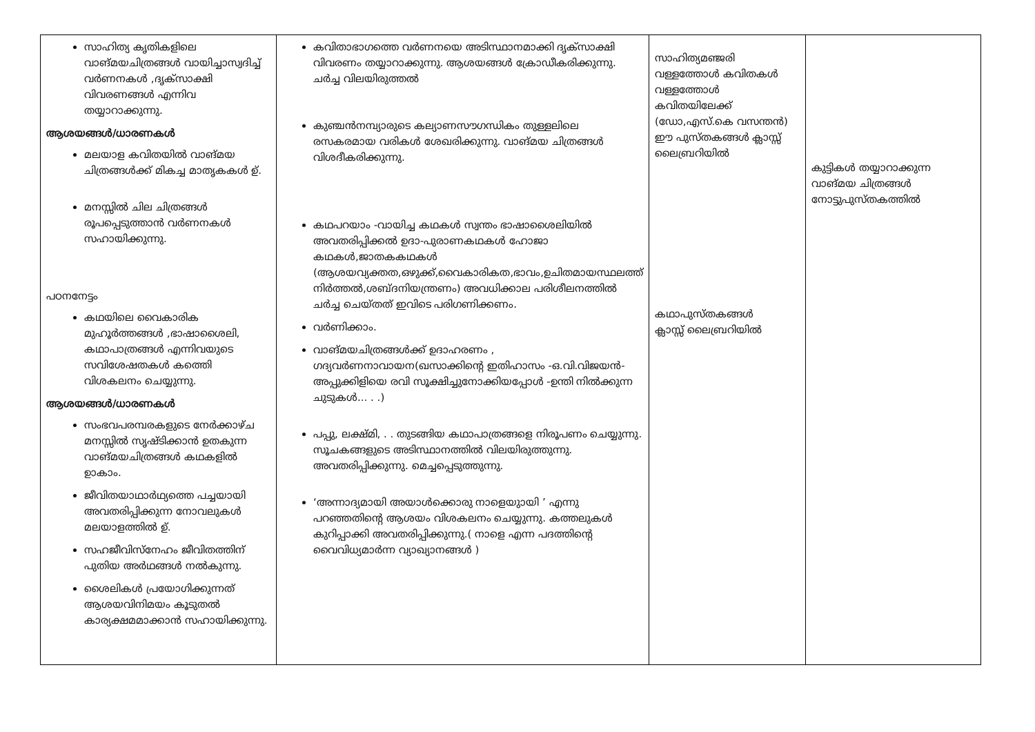| സാഹിത്യ കൃതികളിലെ വാങ്മയചിത്രങ്ങൾ വായിച്ചാസ്വദിച്ച് വർണനകൾ ,ദൃക്സാക്ഷി വിവരണങ്ങൾ എന്നിവ തയ്യാറാക്കുന്നു. ആശയങ്ങൾ/ധാരണകൾ മലയാള കവിതയിൽ വാങ്മയ ചിത്രങ്ങൾക്ക് മികച്ച മാതൃകകൾ ഉ്. മനസ്സിൽ ചില ചിത്രങ്ങൾ രൂപപ്പെടുത്താൻ വർണനകൾ സഹായിക്കുന്നു. പഠനനേട്ടം കഥയിലെ വൈകാരിക മുഹൂർത്തങ്ങൾ ,ഭാഷാശൈലി, കഥാപാത്രങ്ങൾ എന്നിവയുടെ സവിശേഷതകൾ കത്തെി വിശകലനം ചെയ്യുന്നു. ആശയങ്ങൾ/ധാരണകൾ സംഭവപരമ്പരകളുടെ നേർക്കാഴ്ച മനസ്സിൽ സൃഷ്ടിക്കാൻ ഉതകുന്ന വാങ്മയചിത്രങ്ങൾ കഥകളിൽ ഉാകാം. ജീവിതയാഥാർഥ്യത്തെ പച്ചയായി അവതരിപ്പിക്കുന്ന നോവലുകൾ മലയാളത്തിൽ ഉ്. സഹജീവിസ്നേഹം ജീവിതത്തിന് പുതിയ അർഥങ്ങൾ നൽകുന്നു. ശൈലികൾ പ്രയോഗിക്കുന്നത് ആശയവിനിമയം കൂടുതൽ കാര്യക്ഷമമാക്കാൻ സഹായിക്കുന്നു. | കവിതാഭാഗത്തെ വർണനയെ അടിസ്ഥാനമാക്കി ദൃക്സാക്ഷി വിവരണം തയ്യാറാക്കുന്നു. ആശയങ്ങൾ ക്രോഡീകരിക്കുന്നു. ചർച്ച വിലയിരുത്തൽ കുഞ്ചൻനമ്പ്യാരുടെ കല്യാണസൗഗന്ധികം തുള്ളലിലെ രസകരമായ വരികൾ ശേഖരിക്കുന്നു. വാങ്മയ ചിത്രങ്ങൾ വിശദീകരിക്കുന്നു. കഥപറയാം -വായിച്ച കഥകൾ സ്വന്തം ഭാഷാശൈലിയിൽ അവതരിപ്പിക്കൽ ഉദാ-പുരാണകഥകൾ ഹോജാ കഥകൾ,ജാതകകഥകൾ (ആശയവ്യക്തത,ഒഴുക്ക്,വൈകാരികത,ഭാവം,ഉചിതമായസ്ഥലത്ത് നിർത്തൽ,ശബ്ദനിയന്ത്രണം) അവധിക്കാല പരിശീലനത്തിൽ ചർച്ച ചെയ്തത് ഇവിടെ പരിഗണിക്കണം. വർണിക്കാം. വാങ്മയചിത്രങ്ങൾക്ക് ഉദാഹരണം , ഗദ്യവർണനാവായന(ഖസാക്കിന്റെ ഇതിഹാസം -ഒ.വി.വിജയൻ- അപ്പുക്കിളിയെ രവി സൂക്ഷിച്ചുനോക്കിയപ്പോൾ -ഉന്തി നിൽക്കുന്ന ചുടുകൾ... . .) പപ്പു, ലക്ഷ്മി, . . തുടങ്ങിയ കഥാപാത്രങ്ങളെ നിരൂപണം ചെയ്യുന്നു. സൂചകങ്ങളുടെ അടിസ്ഥാനത്തിൽ വിലയിരുത്തുന്നു. അവതരിപ്പിക്കുന്നു. മെച്ചപ്പെടുത്തുന്നു. ‘അന്നാദ്യമായി അയാൾക്കൊരു നാളെയുായി ’ എന്നു പറഞ്ഞതിന്റെ ആശയം വിശകലനം ചെയ്യുന്നു. കത്തലുകൾ കുറിപ്പാക്കി അവതരിപ്പിക്കുന്നു.( നാളെ എന്ന പദത്തിന്റെ വൈവിധ്യമാർന്ന വ്യാഖ്യാനങ്ങൾ ) | സാഹിത്യമഞ്ജരി വള്ളത്തോൾ കവിതകൾ വള്ളത്തോൾ കവിതയിലേക്ക് (ഡോ,എസ്.കെ വസന്തൻ) ഈ പുസ്തകങ്ങൾ ക്ലാസ്സ് ലൈബ്രറിയിൽ കഥാപുസ്തകങ്ങൾ ക്ലാസ്സ് ലൈബ്രറിയിൽ | കുട്ടികൾ തയ്യാറാക്കുന്ന വാങ്മയ ചിത്രങ്ങൾ നോട്ടുപുസ്തകത്തിൽ |